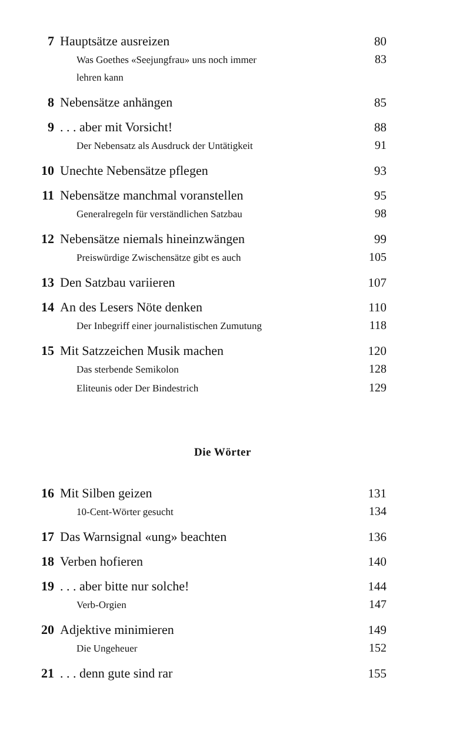7 Hauptsätze ausreizen 80
Was Goethes «Seejungfrau» uns noch immer
lehren kann 83
8 Nebensätze anhängen 85
9. . . aber mit Vorsicht! 88
Der Nebensatz als Ausdruck der Untätigkeit 91
10 Unechte Nebensätze pflegen 93
11 Nebensätze manchmal voranstellen 95
Generalregeln für verständlichen Satzbau 98
12 Nebensätze niemals hineinzwängen 99
Preiswürdige Zwischensätze gibt es auch 105
13 Den Satzbau variieren 107
14 An des Lesers Nöte denken 110
Der Inbegriff einer journalistischen Zumutung 118
15 Mit Satzzeichen Musik machen 120
Das sterbende Semikolon 128
Eliteunis oder Der Bindestrich 129
Die Wörter
16 Mit Silben geizen 131
10-Cent-Wörter gesucht 134
17 Das Warnsignal «ung» beachten 136
18 Verben hofieren 140
19. . . aber bitte nur solche! 144
Verb-Orgien 147
20 Adjektive minimieren 149
Die Ungeheuer 152
21. . . denn gute sind rar 155